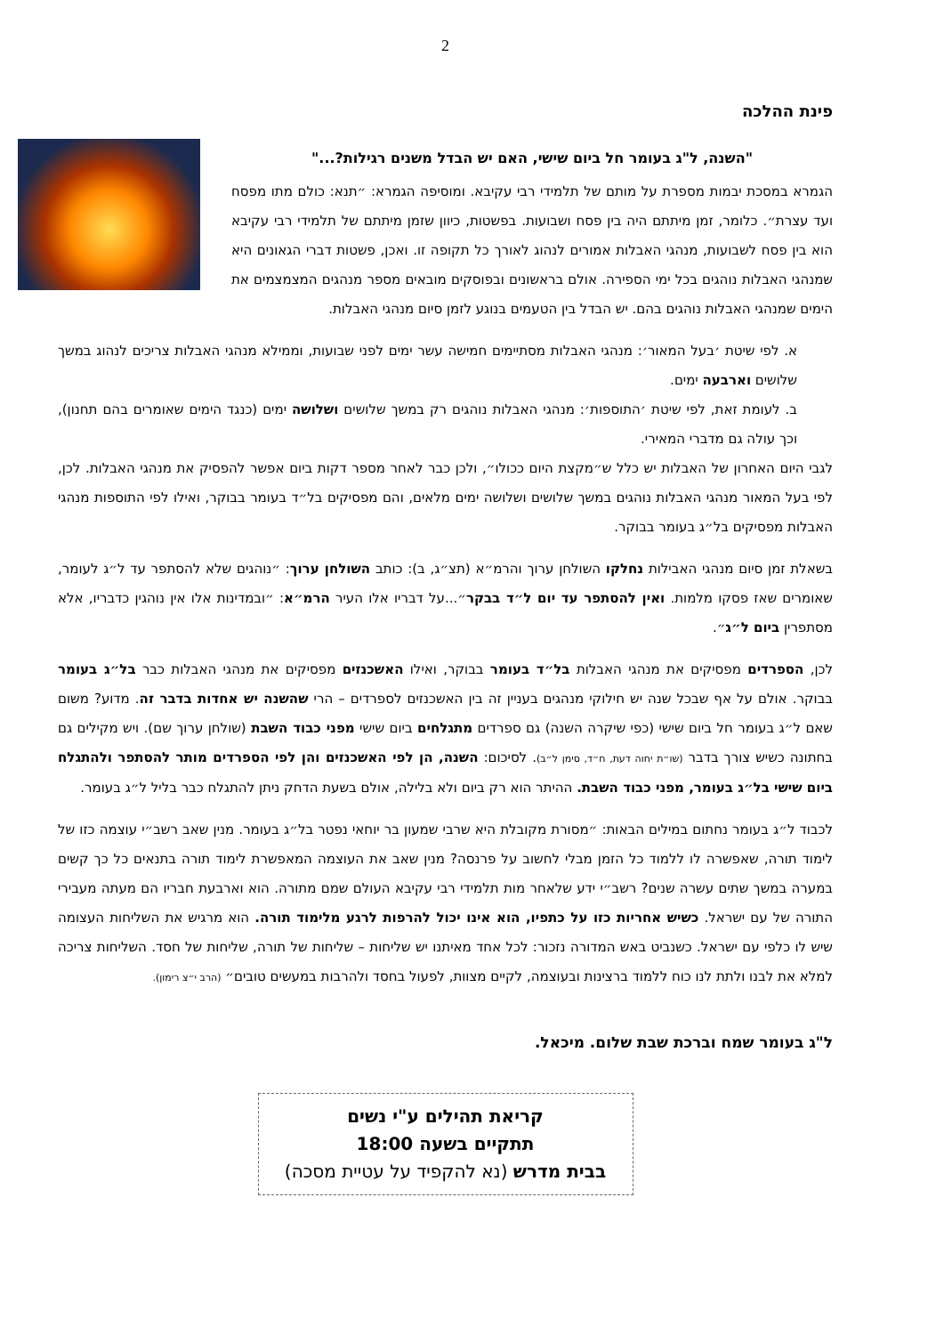2
פינת ההלכה
"השנה, ל"ג בעומר חל ביום שישי, האם יש הבדל משנים רגילות?..."
הגמרא במסכת יבמות מספרת על מותם של תלמידי רבי עקיבא. ומוסיפה הגמרא: ״תנא: כולם מתו מפסח ועד עצרת״. כלומר, זמן מיתתם היה בין פסח ושבועות. בפשטות, כיוון שזמן מיתתם של תלמידי רבי עקיבא הוא בין פסח לשבועות, מנהגי האבלות אמורים לנהוג לאורך כל תקופה זו. ואכן, פשטות דברי הגאונים היא שמנהגי האבלות נוהגים בכל ימי הספירה. אולם בראשונים ובפוסקים מובאים מספר מנהגים המצמצמים את הימים שמנהגי האבלות נוהגים בהם. יש הבדל בין הטעמים בנוגע לזמן סיום מנהגי האבלות.
א. לפי שיטת ׳בעל המאור׳: מנהגי האבלות מסתיימים חמישה עשר ימים לפני שבועות, וממילא מנהגי האבלות צריכים לנהוג במשך שלושים וארבעה ימים.
ב. לעומת זאת, לפי שיטת ׳התוספות׳: מנהגי האבלות נוהגים רק במשך שלושים ושלושה ימים (כנגד הימים שאומרים בהם תחנון), וכך עולה גם מדברי המאירי.
לגבי היום האחרון של האבלות יש כלל ש״מקצת היום ככולו״, ולכן כבר לאחר מספר דקות ביום אפשר להפסיק את מנהגי האבלות. לכן, לפי בעל המאור מנהגי האבלות נוהגים במשך שלושים ושלושה ימים מלאים, והם מפסיקים בל״ד בעומר בבוקר, ואילו לפי התוספות מנהגי האבלות מפסיקים בל״ג בעומר בבוקר.
בשאלת זמן סיום מנהגי האבילות נחלקו השולחן ערוך והרמ״א (תצ״ג, ב): כותב השולחן ערוך: ״נוהגים שלא להסתפר עד ל״ג לעומר, שאומרים שאז פסקו מלמות. ואין להסתפר עד יום ל״ד בבקר״...על דבריו אלו העיר הרמ״א: ״ובמדינות אלו אין נוהגין כדבריו, אלא מסתפרין ביום ל״ג״.
לכן, הספרדים מפסיקים את מנהגי האבלות בל״ד בעומר בבוקר, ואילו האשכנזים מפסיקים את מנהגי האבלות כבר בל״ג בעומר בבוקר. אולם על אף שבכל שנה יש חילוקי מנהגים בעניין זה בין האשכנזים לספרדים – הרי שהשנה יש אחדות בדבר זה. מדוע? משום שאם ל״ג בעומר חל ביום שישי (כפי שיקרה השנה) גם ספרדים מתגלחים ביום שישי מפני כבוד השבת (שולחן ערוך שם). ויש מקילים גם בחתונה כשיש צורך בדבר (שו״ת יחוה דעת, ח״ד, סימן ל״ב). לסיכום: השנה, הן לפי האשכנזים והן לפי הספרדים מותר להסתפר ולהתגלח ביום שישי בל״ג בעומר, מפני כבוד השבת. ההיתר הוא רק ביום ולא בלילה, אולם בשעת הדחק ניתן להתגלח כבר בליל ל״ג בעומר.
לכבוד ל״ג בעומר נחתום במילים הבאות: ״מסורת מקובלת היא שרבי שמעון בר יוחאי נפטר בל״ג בעומר. מנין שאב רשב״י עוצמה כזו של לימוד תורה, שאפשרה לו ללמוד כל הזמן מבלי לחשוב על פרנסה? מנין שאב את העוצמה המאפשרת לימוד תורה בתנאים כל כך קשים במערה במשך שתים עשרה שנים? רשב״י ידע שלאחר מות תלמידי רבי עקיבא העולם שמם מתורה. הוא וארבעת חבריו הם מעתה מעבירי התורה של עם ישראל. כשיש אחריות כזו על כתפיו, הוא אינו יכול להרפות לרגע מלימוד תורה. הוא מרגיש את השליחות העצומה שיש לו כלפי עם ישראל. כשנביט באש המדורה נזכור: לכל אחד מאיתנו יש שליחות – שליחות של תורה, שליחות של חסד. השליחות צריכה למלא את לבנו ולתת לנו כוח ללמוד ברצינות ובעוצמה, לקיים מצוות, לפעול בחסד ולהרבות במעשים טובים״ (הרב י״צ רימון).
ל"ג בעומר שמח וברכת שבת שלום. מיכאל.
קריאת תהילים ע"י נשים
תתקיים בשעה 18:00
בבית מדרש (נא להקפיד על עטיית מסכה)